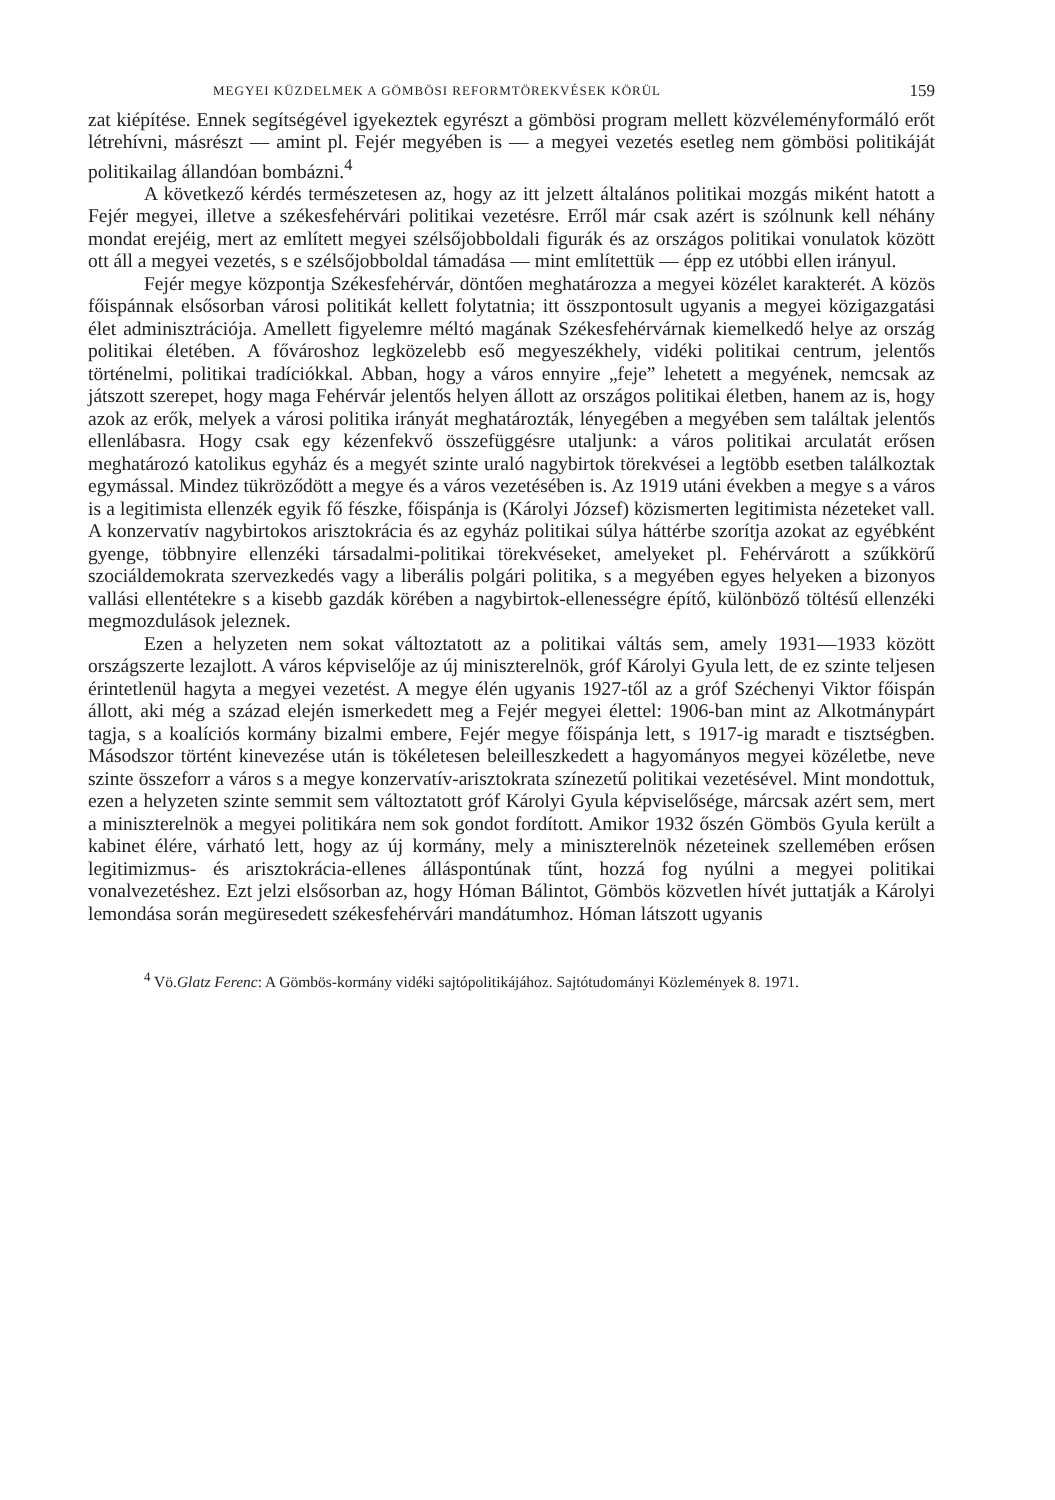MEGYEI KÜZDELMEK A GÖMBÖSI REFORMTÖREKVÉSEK KÖRÜL 159
zat kiépítése. Ennek segítségével igyekeztek egyrészt a gömbösi program mellett közvéleményformáló erőt létrehívni, másrészt — amint pl. Fejér megyében is — a megyei vezetés esetleg nem gömbösi politikáját politikailag állandóan bombázni.<sup>4</sup>
A következő kérdés természetesen az, hogy az itt jelzett általános politikai mozgás miként hatott a Fejér megyei, illetve a székesfehérvári politikai vezetésre. Erről már csak azért is szólnunk kell néhány mondat erejéig, mert az említett megyei szélsőjobboldali figurák és az országos politikai vonulatok között ott áll a megyei vezetés, s e szélsőjobboldal támadása — mint említettük — épp ez utóbbi ellen irányul.
Fejér megye központja Székesfehérvár, döntően meghatározza a megyei közélet karakterét. A közös főispánnak elsősorban városi politikát kellett folytatnia; itt összpontosult ugyanis a megyei közigazgatási élet adminisztrációja. Amellett figyelemre méltó magának Székesfehérvárnak kiemelkedő helye az ország politikai életében. A fővároshoz legközelebb eső megyeszékhely, vidéki politikai centrum, jelentős történelmi, politikai tradíciókkal. Abban, hogy a város ennyire „feje” lehetett a megyének, nemcsak az játszott szerepet, hogy maga Fehérvár jelentős helyen állott az országos politikai életben, hanem az is, hogy azok az erők, melyek a városi politika irányát meghatározták, lényegében a megyében sem találtak jelentős ellenlábasra. Hogy csak egy kézenfekvő összefüggésre utaljunk: a város politikai arculatát erősen meghatározó katolikus egyház és a megyét szinte uraló nagybirtok törekvései a legtöbb esetben találkoztak egymással. Mindez tükröződött a megye és a város vezetésében is. Az 1919 utáni években a megye s a város is a legitimista ellenzék egyik fő fészke, főispánja is (Károlyi József) közismerten legitimista nézeteket vall. A konzervatív nagybirtokos arisztokrácia és az egyház politikai súlya háttérbe szorítja azokat az egyébként gyenge, többnyire ellenzéki társadalmi-politikai törekvéseket, amelyeket pl. Fehérvárott a szűkkörű szociáldemokrata szervezkedés vagy a liberális polgári politika, s a megyében egyes helyeken a bizonyos vallási ellentétekre s a kisebb gazdák körében a nagybirtok-ellenességre építő, különböző töltésű ellenzéki megmozdulások jeleznek.
Ezen a helyzeten nem sokat változtatott az a politikai váltás sem, amely 1931—1933 között országszerte lezajlott. A város képviselője az új miniszterelnök, gróf Károlyi Gyula lett, de ez szinte teljesen érintetlenül hagyta a megyei vezetést. A megye élén ugyanis 1927-től az a gróf Széchenyi Viktor főispán állott, aki még a század elején ismerkedett meg a Fejér megyei élettel: 1906-ban mint az Alkotmánypárt tagja, s a koalíciós kormány bizalmi embere, Fejér megye főispánja lett, s 1917-ig maradt e tisztségben. Másodszor történt kinevezése után is tökéletesen beleilleszkedett a hagyományos megyei közéletbe, neve szinte összeforr a város s a megye konzervatív-arisztokrata színezetű politikai vezetésével. Mint mondottuk, ezen a helyzeten szinte semmit sem változtatott gróf Károlyi Gyula képviselősége, márcsak azért sem, mert a miniszterelnök a megyei politikára nem sok gondot fordított. Amikor 1932 őszén Gömbös Gyula került a kabinet élére, várható lett, hogy az új kormány, mely a miniszterelnök nézeteinek szellemében erősen legitimizmus- és arisztokrácia-ellenes álláspontúnak tűnt, hozzá fog nyúlni a megyei politikai vonalvezetéshez. Ezt jelzi elsősorban az, hogy Hóman Bálintot, Gömbös közvetlen hívét juttatják a Károlyi lemondása során megüresedett székesfehérvári mandátumhoz. Hóman látszott ugyanis
<sup>4</sup> Vö.Glatz Ferenc: A Gömbös-kormány vidéki sajtópolitikájához. Sajtótudományi Közlemények 8. 1971.